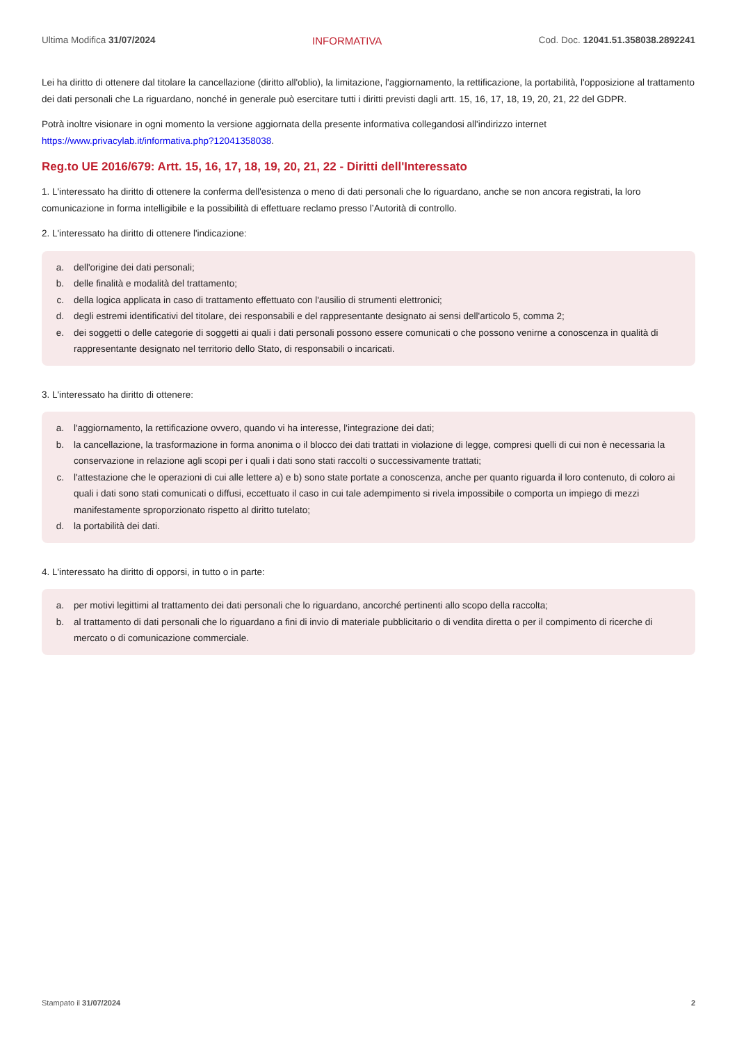Ultima Modifica 31/07/2024 INFORMATIVA Cod. Doc. 12041.51.358038.2892241
Lei ha diritto di ottenere dal titolare la cancellazione (diritto all'oblio), la limitazione, l'aggiornamento, la rettificazione, la portabilità, l'opposizione al trattamento dei dati personali che La riguardano, nonché in generale può esercitare tutti i diritti previsti dagli artt. 15, 16, 17, 18, 19, 20, 21, 22 del GDPR.
Potrà inoltre visionare in ogni momento la versione aggiornata della presente informativa collegandosi all'indirizzo internet https://www.privacylab.it/informativa.php?12041358038.
Reg.to UE 2016/679: Artt. 15, 16, 17, 18, 19, 20, 21, 22 - Diritti dell'Interessato
1. L'interessato ha diritto di ottenere la conferma dell'esistenza o meno di dati personali che lo riguardano, anche se non ancora registrati, la loro comunicazione in forma intelligibile e la possibilità di effettuare reclamo presso l’Autorità di controllo.
2. L'interessato ha diritto di ottenere l'indicazione:
a. dell'origine dei dati personali;
b. delle finalità e modalità del trattamento;
c. della logica applicata in caso di trattamento effettuato con l'ausilio di strumenti elettronici;
d. degli estremi identificativi del titolare, dei responsabili e del rappresentante designato ai sensi dell'articolo 5, comma 2;
e. dei soggetti o delle categorie di soggetti ai quali i dati personali possono essere comunicati o che possono venirne a conoscenza in qualità di rappresentante designato nel territorio dello Stato, di responsabili o incaricati.
3. L'interessato ha diritto di ottenere:
a. l'aggiornamento, la rettificazione ovvero, quando vi ha interesse, l'integrazione dei dati;
b. la cancellazione, la trasformazione in forma anonima o il blocco dei dati trattati in violazione di legge, compresi quelli di cui non è necessaria la conservazione in relazione agli scopi per i quali i dati sono stati raccolti o successivamente trattati;
c. l'attestazione che le operazioni di cui alle lettere a) e b) sono state portate a conoscenza, anche per quanto riguarda il loro contenuto, di coloro ai quali i dati sono stati comunicati o diffusi, eccettuato il caso in cui tale adempimento si rivela impossibile o comporta un impiego di mezzi manifestamente sproporzionato rispetto al diritto tutelato;
d. la portabilità dei dati.
4. L'interessato ha diritto di opporsi, in tutto o in parte:
a. per motivi legittimi al trattamento dei dati personali che lo riguardano, ancorché pertinenti allo scopo della raccolta;
b. al trattamento di dati personali che lo riguardano a fini di invio di materiale pubblicitario o di vendita diretta o per il compimento di ricerche di mercato o di comunicazione commerciale.
Stampato il 31/07/2024 2